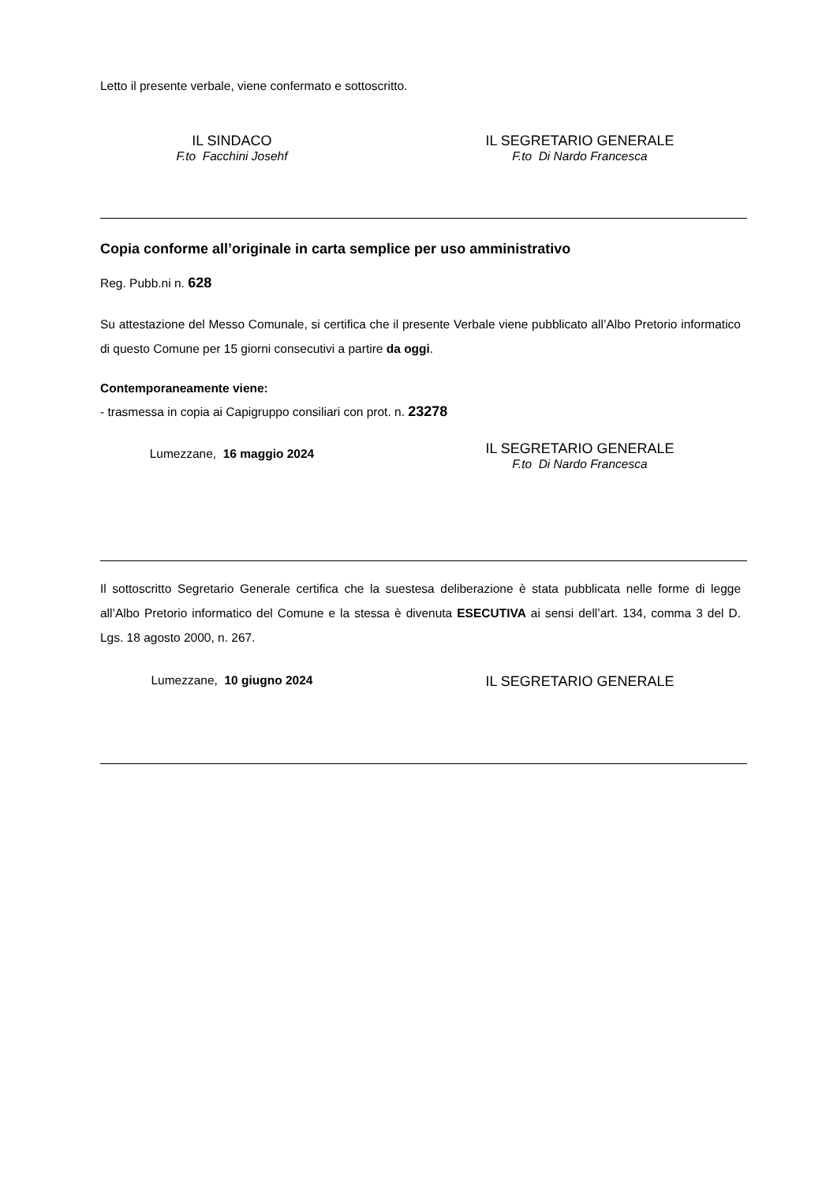Letto il presente verbale, viene confermato e sottoscritto.
IL SINDACO
F.to Facchini Josehf
IL SEGRETARIO GENERALE
F.to Di Nardo Francesca
Copia conforme all’originale in carta semplice per uso amministrativo
Reg. Pubb.ni n. 628
Su attestazione del Messo Comunale, si certifica che il presente Verbale viene pubblicato all’Albo Pretorio informatico di questo Comune per 15 giorni consecutivi a partire da oggi.
Contemporaneamente viene:
- trasmessa in copia ai Capigruppo consiliari con prot. n. 23278
Lumezzane, 16 maggio 2024
IL SEGRETARIO GENERALE
F.to Di Nardo Francesca
Il sottoscritto Segretario Generale certifica che la suestesa deliberazione è stata pubblicata nelle forme di legge all’Albo Pretorio informatico del Comune e la stessa è divenuta ESECUTIVA ai sensi dell’art. 134, comma 3 del D. Lgs. 18 agosto 2000, n. 267.
Lumezzane, 10 giugno 2024
IL SEGRETARIO GENERALE